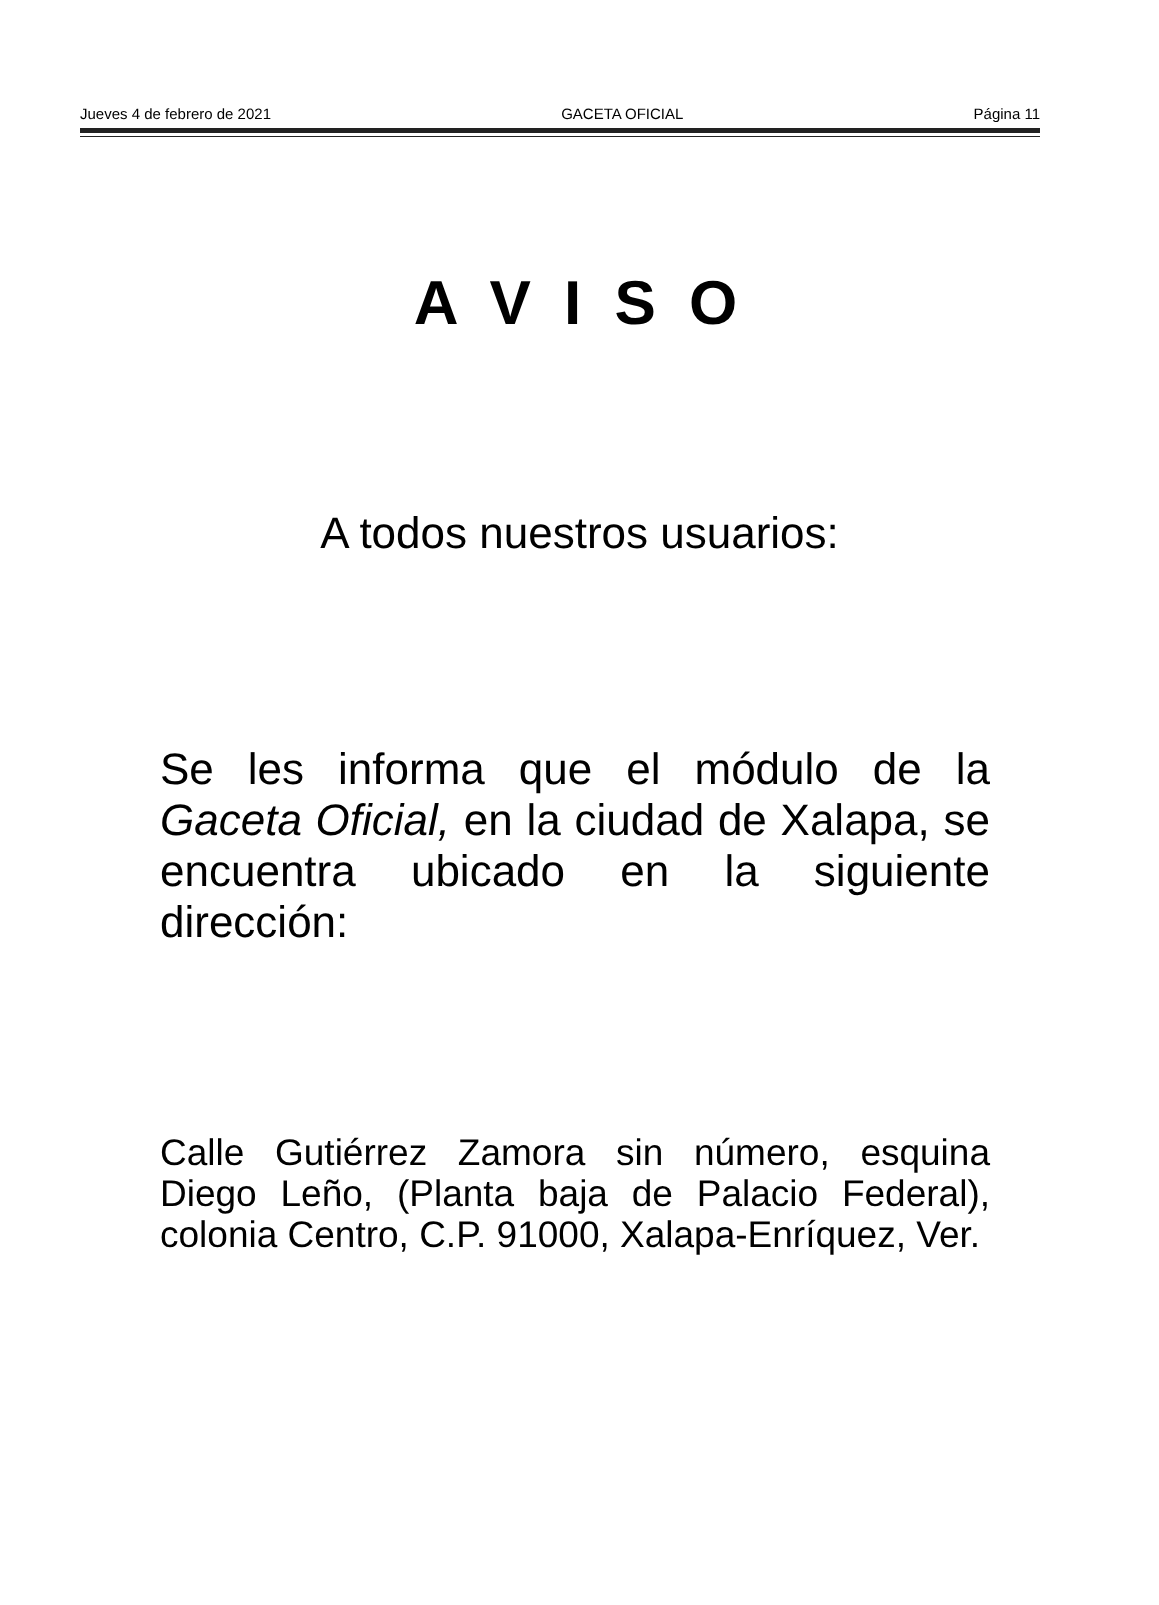Jueves 4 de febrero de 2021 GACETA OFICIAL Página 11
A V I S O
A todos nuestros usuarios:
Se les informa que el módulo de la Gaceta Oficial, en la ciudad de Xalapa, se encuentra ubicado en la siguiente dirección:
Calle Gutiérrez Zamora sin número, esquina Diego Leño, (Planta baja de Palacio Federal), colonia Centro, C.P. 91000, Xalapa-Enríquez, Ver.